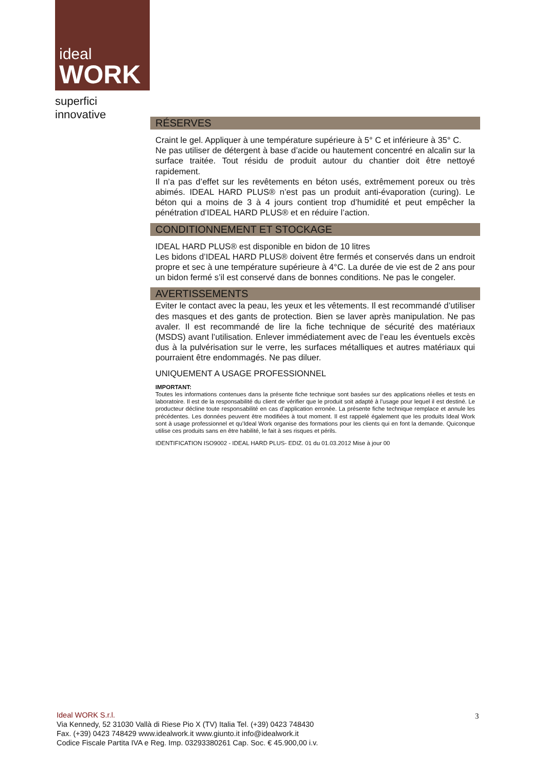ideal
WORK
superfici innovative
RÉSERVES
Craint le gel. Appliquer à une température supérieure à 5° C et inférieure à 35° C.
Ne pas utiliser de détergent à base d’acide ou hautement concentré en alcalin sur la surface traitée. Tout résidu de produit autour du chantier doit être nettoyé rapidement.
Il n’a pas d’effet sur les revêtements en béton usés, extrêmement poreux ou très abimés. IDEAL HARD PLUS® n’est pas un produit anti-évaporation (curing). Le béton qui a moins de 3 à 4 jours contient trop d’humidité et peut empêcher la pénétration d’IDEAL HARD PLUS® et en réduire l’action.
CONDITIONNEMENT ET STOCKAGE
IDEAL HARD PLUS® est disponible en bidon de 10 litres
Les bidons d’IDEAL HARD PLUS® doivent être fermés et conservés dans un endroit propre et sec à une température supérieure à 4°C. La durée de vie est de 2 ans pour un bidon fermé s’il est conservé dans de bonnes conditions. Ne pas le congeler.
AVERTISSEMENTS
Eviter le contact avec la peau, les yeux et les vêtements. Il est recommandé d’utiliser des masques et des gants de protection. Bien se laver après manipulation. Ne pas avaler. Il est recommandé de lire la fiche technique de sécurité des matériaux (MSDS) avant l’utilisation. Enlever immédiatement avec de l’eau les éventuels excès dus à la pulvérisation sur le verre, les surfaces métalliques et autres matériaux qui pourraient être endommagés. Ne pas diluer.
UNIQUEMENT A USAGE PROFESSIONNEL
IMPORTANT:
Toutes les informations contenues dans la présente fiche technique sont basées sur des applications réelles et tests en laboratoire. Il est de la responsabilité du client de vérifier que le produit soit adapté à l’usage pour lequel il est destiné. Le producteur décline toute responsabilité en cas d’application erronée. La présente fiche technique remplace et annule les précédentes. Les données peuvent être modifiées à tout moment. Il est rappelé également que les produits Ideal Work sont à usage professionnel et qu’Ideal Work organise des formations pour les clients qui en font la demande. Quiconque utilise ces produits sans en être habilité, le fait à ses risques et périls.
IDENTIFICATION ISO9002 - IDEAL HARD PLUS- EDIZ. 01 du 01.03.2012 Mise à jour 00
Ideal WORK S.r.l.
Via Kennedy, 52 31030 Vallà di Riese Pio X (TV) Italia Tel. (+39) 0423 748430
Fax. (+39) 0423 748429 www.idealwork.it www.giunto.it info@idealwork.it
Codice Fiscale Partita IVA e Reg. Imp. 03293380261 Cap. Soc. € 45.900,00 i.v.
3